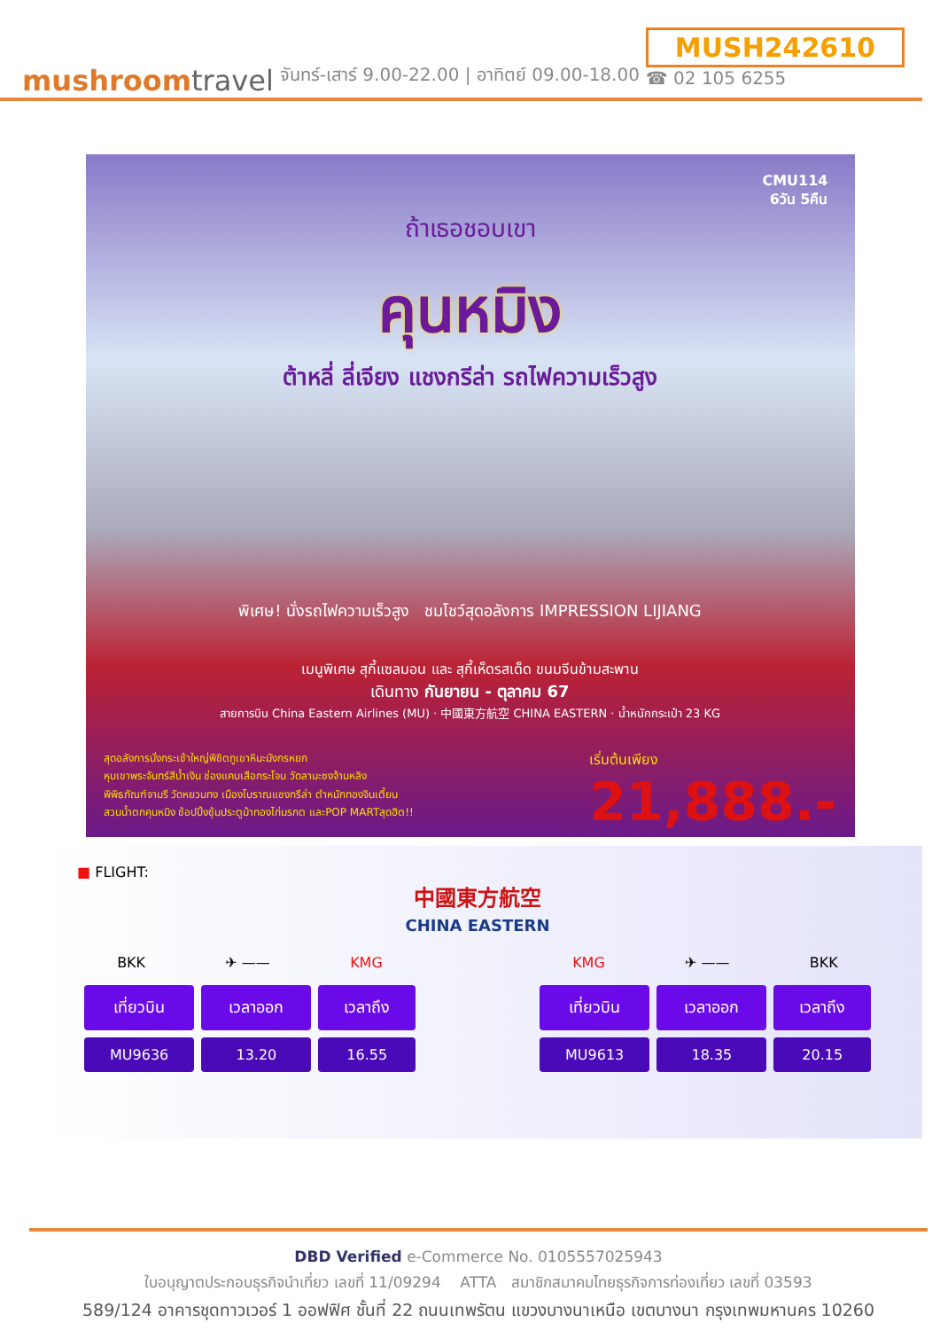mushroomtravel
จันทร์-เสาร์ 9.00-22.00 | อาทิตย์ 09.00-18.00
MUSH242610
☎ 02 105 6255
CMU114
6วัน 5คืน
ถ้าเธอชอบเขา
คุนหมิง
ต้าหลี่ ลี่เจียง แชงกรีล่า รถไฟความเร็วสูง
พิเศษ! นั่งรถไฟความเร็วสูง ชมโชว์สุดอลังการ IMPRESSION LIJIANG
เมนูพิเศษ สุกี้แซลมอน และ สุกี้เห็ดรสเด็ด ขนมจีนข้ามสะพาน
เดินทาง กันยายน - ตุลาคม 67
สายการบิน China Eastern Airlines (MU) · 中國東方航空 CHINA EASTERN · น้ำหนักกระเป๋า 23 KG
สุดอลังการนั่งกระเช้าใหญ่พิชิตภูเขาหิมะมังกรหยก
หุบเขาพระจันทร์สีน้ำเงิน ช่องแคบเสือกระโจน วัดลามะซงจ้านหลิง
พิพิธภัณฑ์จามรี วัดหยวนทง เมืองโบราณแชงกรีล่า ตำหนักทองจินเตี้ยน
สวนน้ำตกคุนหมิง ช้อปปิ้งซุ้มประตูม้าทองไก่มรกต และPOP MARTสุดฮิต!!
เริ่มต้นเพียง
21,888.-
■ FLIGHT:
中國東方航空
CHINA EASTERN
BKK ✈ —— KMG
| เที่ยวบิน | เวลาออก | เวลาถึง |
| --- | --- | --- |
| MU9636 | 13.20 | 16.55 |
KMG ✈ —— BKK
| เที่ยวบิน | เวลาออก | เวลาถึง |
| --- | --- | --- |
| MU9613 | 18.35 | 20.15 |
DBD Verified e-Commerce No. 0105557025943
ใบอนุญาตประกอบธุรกิจนำเที่ยว เลขที่ 11/09294 ATTA สมาชิกสมาคมไทยธุรกิจการท่องเที่ยว เลขที่ 03593
589/124 อาคารชุดทาวเวอร์ 1 ออฟฟิศ ชั้นที่ 22 ถนนเทพรัตน แขวงบางนาเหนือ เขตบางนา กรุงเทพมหานคร 10260